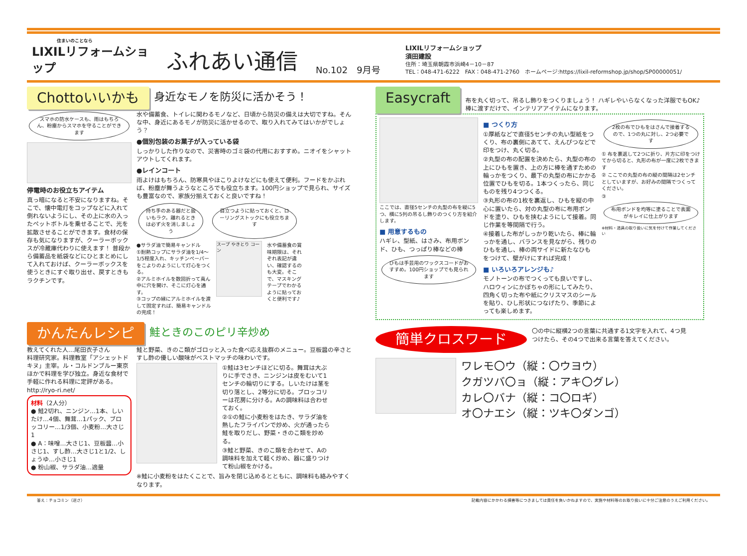住まいのことなら
LIXILリフォームショップ
ふれあい通信
No.102　9月号
LIXILリフォームショップ
須田建設
住所：埼玉県朝霞市浜崎4－10－87
TEL：048-471-6222　FAX：048-471-2760　ホームページ:https://lixil-reformshop.jp/shop/SP00000051/
Chottoいいかも 身近なモノを防災に活かそう！
スマホの防水ケースも、雨はもちろん、粉塵からスマホを守ることができます
停電時のお役立ちアイテム
真っ暗になると不安になりますね。そこで、懐中電灯をコップなどに入れて倒れないようにし、その上に水の入ったペットボトルを乗せることで、光を拡散させることができます。食材の保存も気になりますが、クーラーボックスが冷蔵庫代わりに使えます！ 普段から備蓄品を紙袋などにひとまとめにして入れておけば、クーラーボックスを使うときにすぐ取り出せ、戻すときもラクチンです。
水や備蓄食、トイレに関わるモノなど、日頃から防災の備えは大切ですね。そんな中、身近にあるモノが防災に活かせるので、取り入れてみてはいかがでしょう？
●個別包装のお菓子が入っている袋
しっかりした作りなので、災害時のゴミ袋の代用におすすめ。ニオイをシャットアウトしてくれます。
●レインコート
雨よけはもちろん、防寒具やほこりよけなどにも使えて便利。フードをかぶれば、粉塵が舞うようなところでも役立ちます。100円ショップで見られ、サイズも豊富なので、家族分揃えておくと良いですね！
持ち手のある器だと扱いもラク。離れるときは必ず火を消しましょう
目立つように貼っておくと、ローリングストックにも役立ちます
●サラダ油で簡易キャンドル
①耐熱コップにサラダ油を1/4～1/5程度入れ、キッチンペーパーをこよりのようにして灯心をつくる。
②アルミホイルを数回折って真ん中に穴を開け、そこに灯心を通す。
③コップの縁にアルミホイルを渡して固定すれば、簡易キャンドルの完成！
スープ やきとり コーン
水や備蓄食の賞味期限は、それぞれ表記が違い、確認するのも大変。そこで、マスキングテープでわかるように貼っておくと便利です♪
かんたんレシピ 鮭ときのこのピリ辛炒め
教えてくれた人…尾田衣子さん
料理研究家。料理教室「アシェットドキヌ」主宰。ル・コルドンブルー東京ほかで料理を学び独立。身近な食材で手軽に作れる料理に定評がある。
http://ryo-ri.net/
材料（2人分）
● 鮭2切れ、ニンジン…1本、しいたけ…4個、舞茸…1パック、ブロッコリー…1/3個、小麦粉…大さじ1
● A：味噌…大さじ1、豆板醤…小さじ1、すし酢…大さじ1と1/2、しょうゆ…小さじ1
● 粉山椒、サラダ油…適量
鮭と野菜、きのこ類がゴロッと入った食べ応え抜群のメニュー。豆板醤の辛さとすし酢の優しい酸味がベストマッチの味わいです。
①鮭は3センチほどに切る。舞茸は大ぶりに手でさき、ニンジンは皮をむいて1センチの輪切りにする。しいたけは茎を切り落とし、2等分に切る。ブロッコリーは花房に分ける。Aの調味料は合わせておく。
②①の鮭に小麦粉をはたき、サラダ油を熱したフライパンで炒め、火が通ったら鮭を取りだし、野菜・きのこ類を炒める。
③鮭と野菜、きのこ類を合わせて、Aの調味料を加えて軽く炒め、器に盛りつけて粉山椒をかける。
※鮭に小麦粉をはたくことで、旨みを閉じ込めるとともに、調味料も絡みやすくなります。
Easycraft
布を丸く切って、吊るし飾りをつくりましょう！ ハギレやいらなくなった洋服でもOK♪ 棒に渡すだけで、インテリアアイテムになります。
ここでは、直径5センチの丸型の布を縦に5つ、横に5列の吊るし飾りのつくり方を紹介します。
■ 用意するもの
ハギレ、型紙、はさみ、布用ボンド、ひも、つっぱり棒などの棒
ひもは手芸用のワックスコードがおすすめ。100円ショップでも見られます
■ つくり方
①厚紙などで直径5センチの丸い型紙をつくり、布の裏側にあてて、えんぴつなどで印をつけ、丸く切る。
②丸型の布の配置を決めたら、丸型の布の上にひもを置き、上の方に棒を通すための輪っかをつくり、最下の丸型の布にかかる位置でひもを切る。1本つくったら、同じものを残り4つつくる。
③丸形の布の1枚を裏返し、ひもを縦の中心に置いたら、対の丸型の布に布用ボンドを塗り、ひもを挟むようにして接着。同じ作業を等間隔で行う。
④接着した布がしっかり乾いたら、棒に輪っかを通し、バランスを見ながら、残りのひもを通し、棒の両サイドに新たなひもをつけて、壁がけにすれば完成！
■ いろいろアレンジも♪
モノトーンの布でつくっても良いですし、ハロウィンにかぼちゃの形にしてみたり、四角く切った布や紙にクリスマスのシールを貼り、ひし形状につなげたり、季節によっても楽しめます。
2枚の布でひもをはさんで接着するので、1つの丸に対し、2つ必要です
① 布を裏返して2つに折り、片方に印をつけてから切ると、丸形の布が一度に2枚できます
② ここでの丸型の布の縦の間隔は2センチとしていますが、お好みの間隔でつくってください。
③
布用ボンドを均等に塗ることで表面がキレイに仕上がります
※材料・道具の取り扱いに気を付けて作業してください
簡単クロスワード
〇の中に縦横2つの言葉に共通する1文字を入れて、4つ見つけたら、その4つで出来る言葉を答えてください。
ワレモ〇ウ（縦：〇ウヨウ）
クガツバ〇ョ（縦：アキ〇グレ）
カレ〇バナ（縦：コ〇ロギ）
オ〇ナエシ（縦：ツキ〇ダンゴ）
答え：チョコミン（逆さ） 記載内容にかかわる損害等につきましては責任を負いかねますので、実施や材料等のお取り扱いに十分ご注意のうえご利用ください。